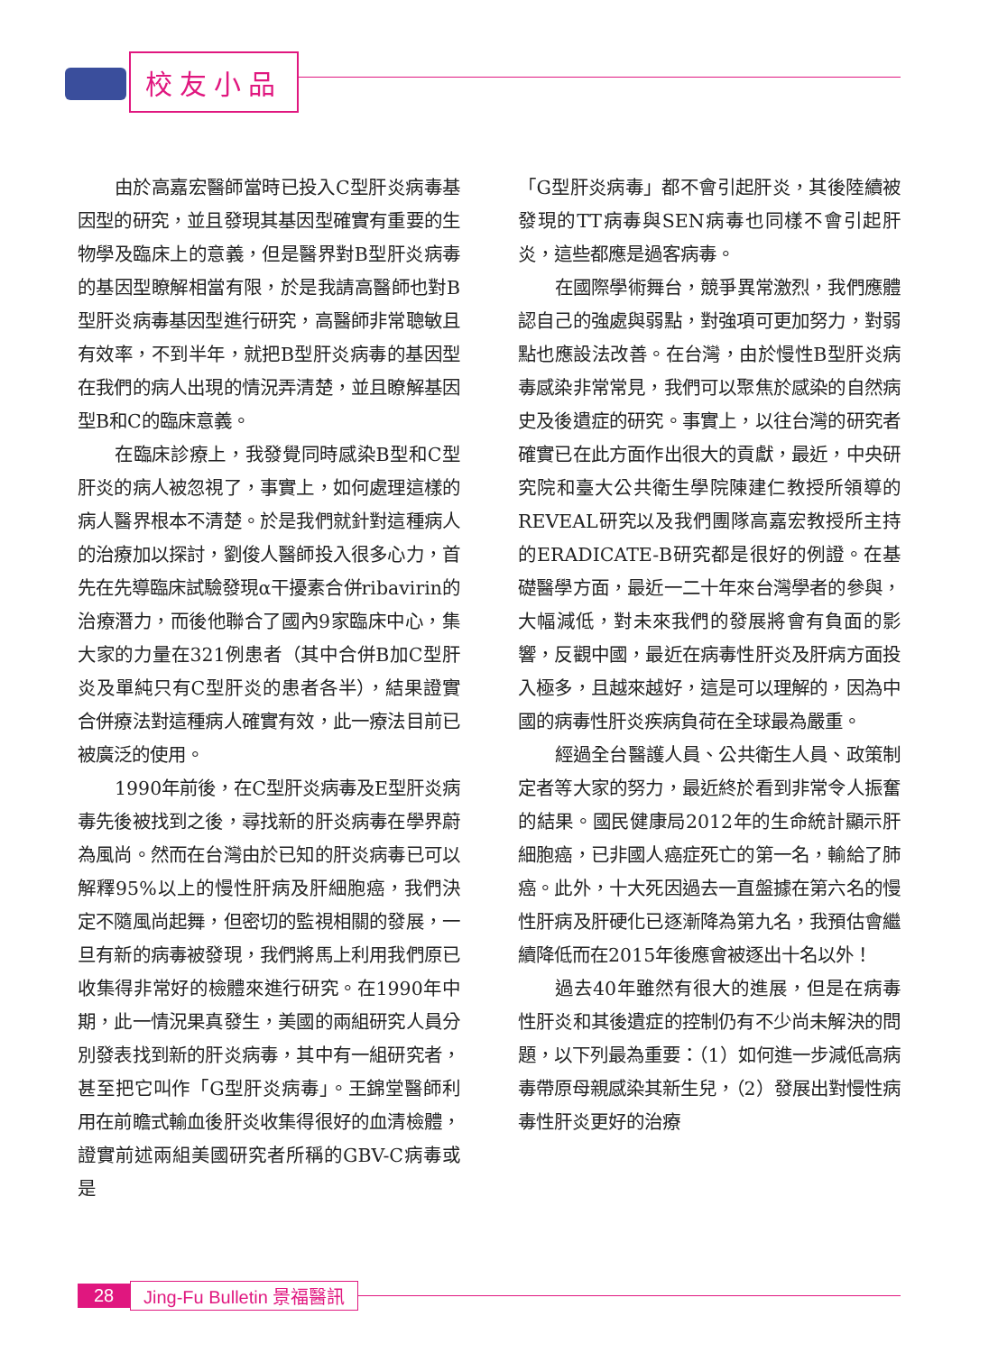校友小品
由於高嘉宏醫師當時已投入C型肝炎病毒基因型的研究，並且發現其基因型確實有重要的生物學及臨床上的意義，但是醫界對B型肝炎病毒的基因型瞭解相當有限，於是我請高醫師也對B型肝炎病毒基因型進行研究，高醫師非常聰敏且有效率，不到半年，就把B型肝炎病毒的基因型在我們的病人出現的情況弄清楚，並且瞭解基因型B和C的臨床意義。
在臨床診療上，我發覺同時感染B型和C型肝炎的病人被忽視了，事實上，如何處理這樣的病人醫界根本不清楚。於是我們就針對這種病人的治療加以探討，劉俊人醫師投入很多心力，首先在先導臨床試驗發現α干擾素合併ribavirin的治療潛力，而後他聯合了國內9家臨床中心，集大家的力量在321例患者（其中合併B加C型肝炎及單純只有C型肝炎的患者各半），結果證實合併療法對這種病人確實有效，此一療法目前已被廣泛的使用。
1990年前後，在C型肝炎病毒及E型肝炎病毒先後被找到之後，尋找新的肝炎病毒在學界蔚為風尚。然而在台灣由於已知的肝炎病毒已可以解釋95%以上的慢性肝病及肝細胞癌，我們決定不隨風尚起舞，但密切的監視相關的發展，一旦有新的病毒被發現，我們將馬上利用我們原已收集得非常好的檢體來進行研究。在1990年中期，此一情況果真發生，美國的兩組研究人員分別發表找到新的肝炎病毒，其中有一組研究者，甚至把它叫作「G型肝炎病毒」。王錦堂醫師利用在前瞻式輸血後肝炎收集得很好的血清檢體，證實前述兩組美國研究者所稱的GBV-C病毒或是
「G型肝炎病毒」都不會引起肝炎，其後陸續被發現的TT病毒與SEN病毒也同樣不會引起肝炎，這些都應是過客病毒。
在國際學術舞台，競爭異常激烈，我們應體認自己的強處與弱點，對強項可更加努力，對弱點也應設法改善。在台灣，由於慢性B型肝炎病毒感染非常常見，我們可以聚焦於感染的自然病史及後遺症的研究。事實上，以往台灣的研究者確實已在此方面作出很大的貢獻，最近，中央研究院和臺大公共衛生學院陳建仁教授所領導的REVEAL研究以及我們團隊高嘉宏教授所主持的ERADICATE-B研究都是很好的例證。在基礎醫學方面，最近一二十年來台灣學者的參與，大幅減低，對未來我們的發展將會有負面的影響，反觀中國，最近在病毒性肝炎及肝病方面投入極多，且越來越好，這是可以理解的，因為中國的病毒性肝炎疾病負荷在全球最為嚴重。
經過全台醫護人員、公共衛生人員、政策制定者等大家的努力，最近終於看到非常令人振奮的結果。國民健康局2012年的生命統計顯示肝細胞癌，已非國人癌症死亡的第一名，輸給了肺癌。此外，十大死因過去一直盤據在第六名的慢性肝病及肝硬化已逐漸降為第九名，我預估會繼續降低而在2015年後應會被逐出十名以外！
過去40年雖然有很大的進展，但是在病毒性肝炎和其後遺症的控制仍有不少尚未解決的問題，以下列最為重要：（1）如何進一步減低高病毒帶原母親感染其新生兒，（2）發展出對慢性病毒性肝炎更好的治療
28 Jing-Fu Bulletin 景福醫訊